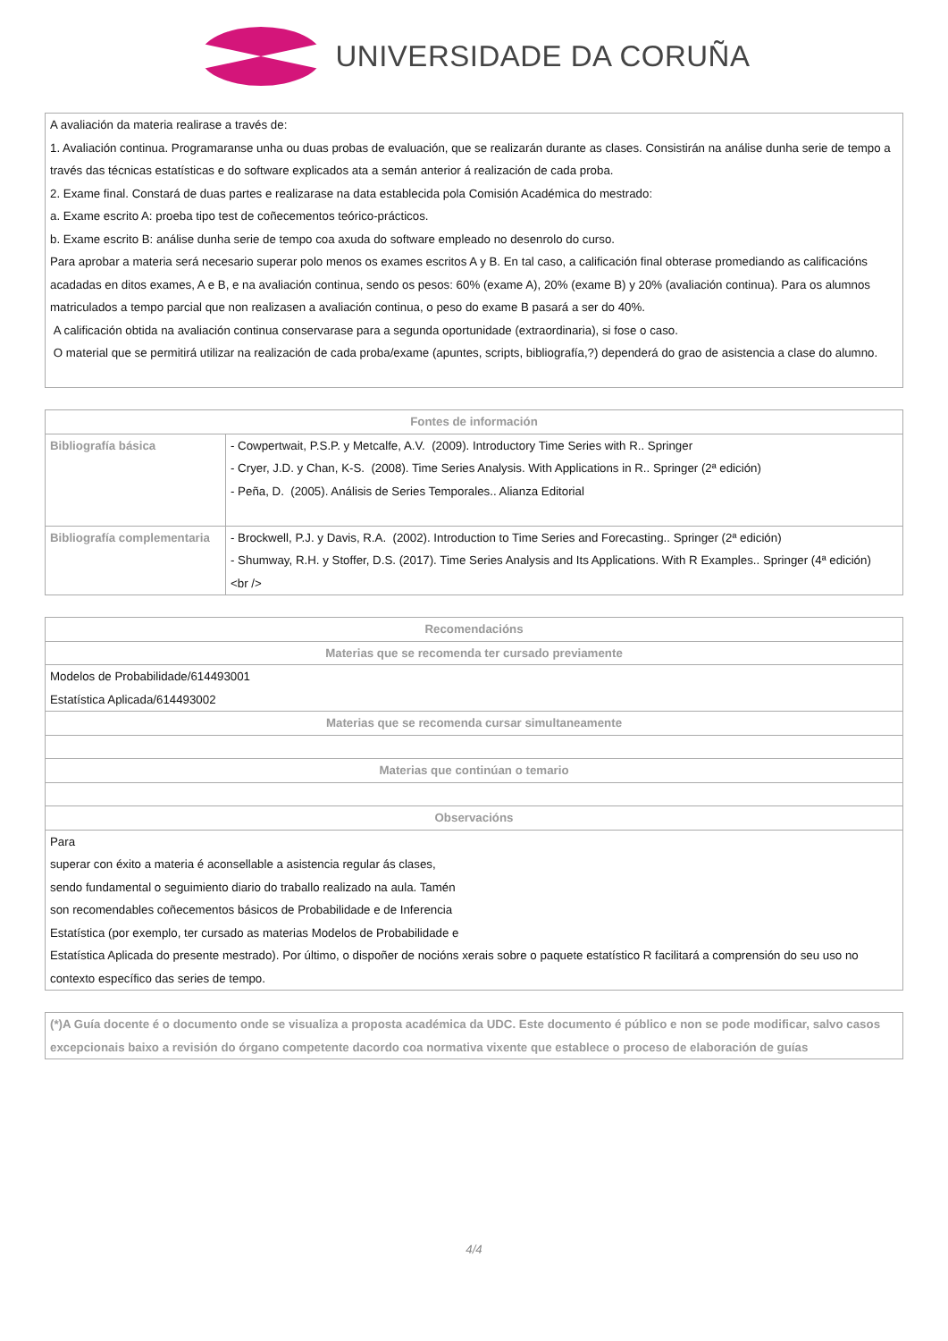UNIVERSIDADE DA CORUÑA
| A avaliación da materia realirase a través de: 1. Avaliación continua. Programaranse unha ou duas probas de evaluación, que se realizarán durante as clases. Consistirán na análise dunha serie de tempo a través das técnicas estatísticas e do software explicados ata a semán anterior á realización de cada proba. 2. Exame final. Constará de duas partes e realizarase na data establecida pola Comisión Académica do mestrado: a. Exame escrito A: proeba tipo test de coñecementos teórico-prácticos. b. Exame escrito B: análise dunha serie de tempo coa axuda do software empleado no desenrolo do curso. Para aprobar a materia será necesario superar polo menos os exames escritos A y B. En tal caso, a calificación final obterase promediando as calificacións acadadas en ditos exames, A e B, e na avaliación continua, sendo os pesos: 60% (exame A), 20% (exame B) y 20% (avaliación continua). Para os alumnos matriculados a tempo parcial que non realizasen a avaliación continua, o peso do exame B pasará a ser do 40%. A calificación obtida na avaliación continua conservarase para a segunda oportunidade (extraordinaria), si fose o caso. O material que se permitirá utilizar na realización de cada proba/exame (apuntes, scripts, bibliografía,?) dependerá do grao de asistencia a clase do alumno. |
| Fontes de información | |
| --- | --- |
| Bibliografía básica | - Cowpertwait, P.S.P. y Metcalfe, A.V. (2009). Introductory Time Series with R.. Springer - Cryer, J.D. y Chan, K-S. (2008). Time Series Analysis. With Applications in R.. Springer (2ª edición) - Peña, D. (2005). Análisis de Series Temporales.. Alianza Editorial |
| Bibliografía complementaria | - Brockwell, P.J. y Davis, R.A. (2002). Introduction to Time Series and Forecasting.. Springer (2ª edición) - Shumway, R.H. y Stoffer, D.S. (2017). Time Series Analysis and Its Applications. With R Examples.. Springer (4ª edición) <br /> |
| Recomendacións |
| --- |
| Materias que se recomenda ter cursado previamente |
| Modelos de Probabilidade/614493001 Estatística Aplicada/614493002 |
| Materias que se recomenda cursar simultaneamente |
| Materias que continúan o temario |
| Observacións |
| Para superar con éxito a materia é aconsellable a asistencia regular ás clases, sendo fundamental o seguimiento diario do traballo realizado na aula. Tamén son recomendables coñecementos básicos de Probabilidade e de Inferencia Estatística (por exemplo, ter cursado as materias Modelos de Probabilidade e Estatística Aplicada do presente mestrado). Por último, o dispoñer de nocións xerais sobre o paquete estatístico R facilitará a comprensión do seu uso no contexto específico das series de tempo. |
| (*)A Guía docente é o documento onde se visualiza a proposta académica da UDC. Este documento é público e non se pode modificar, salvo casos excepcionais baixo a revisión do órgano competente dacordo coa normativa vixente que establece o proceso de elaboración de guías |
4/4